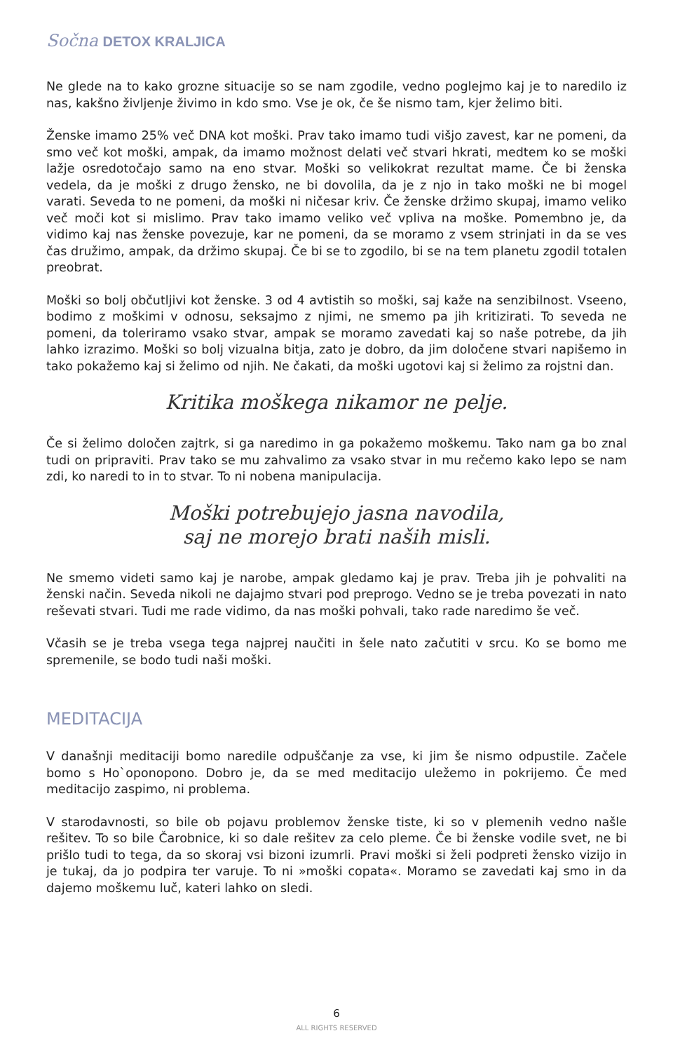Sočna DETOX KRALJICA
Ne glede na to kako grozne situacije so se nam zgodile, vedno poglejmo kaj je to naredilo iz nas, kakšno življenje živimo in kdo smo. Vse je ok, če še nismo tam, kjer želimo biti.
Ženske imamo 25% več DNA kot moški. Prav tako imamo tudi višjo zavest, kar ne pomeni, da smo več kot moški, ampak, da imamo možnost delati več stvari hkrati, medtem ko se moški lažje osredotočajo samo na eno stvar. Moški so velikokrat rezultat mame. Če bi ženska vedela, da je moški z drugo žensko, ne bi dovolila, da je z njo in tako moški ne bi mogel varati. Seveda to ne pomeni, da moški ni ničesar kriv. Če ženske držimo skupaj, imamo veliko več moči kot si mislimo. Prav tako imamo veliko več vpliva na moške. Pomembno je, da vidimo kaj nas ženske povezuje, kar ne pomeni, da se moramo z vsem strinjati in da se ves čas družimo, ampak, da držimo skupaj. Če bi se to zgodilo, bi se na tem planetu zgodil totalen preobrat.
Moški so bolj občutljivi kot ženske. 3 od 4 avtistih so moški, saj kaže na senzibilnost. Vseeno, bodimo z moškimi v odnosu, seksajmo z njimi, ne smemo pa jih kritizirati. To seveda ne pomeni, da toleriramo vsako stvar, ampak se moramo zavedati kaj so naše potrebe, da jih lahko izrazimo. Moški so bolj vizualna bitja, zato je dobro, da jim določene stvari napišemo in tako pokažemo kaj si želimo od njih. Ne čakati, da moški ugotovi kaj si želimo za rojstni dan.
Kritika moškega nikamor ne pelje.
Če si želimo določen zajtrk, si ga naredimo in ga pokažemo moškemu. Tako nam ga bo znal tudi on pripraviti. Prav tako se mu zahvalimo za vsako stvar in mu rečemo kako lepo se nam zdi, ko naredi to in to stvar. To ni nobena manipulacija.
Moški potrebujejo jasna navodila,
saj ne morejo brati naših misli.
Ne smemo videti samo kaj je narobe, ampak gledamo kaj je prav. Treba jih je pohvaliti na ženski način. Seveda nikoli ne dajajmo stvari pod preprogo. Vedno se je treba povezati in nato reševati stvari. Tudi me rade vidimo, da nas moški pohvali, tako rade naredimo še več.
Včasih se je treba vsega tega najprej naučiti in šele nato začutiti v srcu. Ko se bomo me spremenile, se bodo tudi naši moški.
MEDITACIJA
V današnji meditaciji bomo naredile odpuščanje za vse, ki jim še nismo odpustile. Začele bomo s Ho`oponopono. Dobro je, da se med meditacijo uležemo in pokrijemo. Če med meditacijo zaspimo, ni problema.
V starodavnosti, so bile ob pojavu problemov ženske tiste, ki so v plemenih vedno našle rešitev. To so bile Čarobnice, ki so dale rešitev za celo pleme. Če bi ženske vodile svet, ne bi prišlo tudi to tega, da so skoraj vsi bizoni izumrli. Pravi moški si želi podpreti žensko vizijo in je tukaj, da jo podpira ter varuje. To ni »moški copata«. Moramo se zavedati kaj smo in da dajemo moškemu luč, kateri lahko on sledi.
6
ALL RIGHTS RESERVED